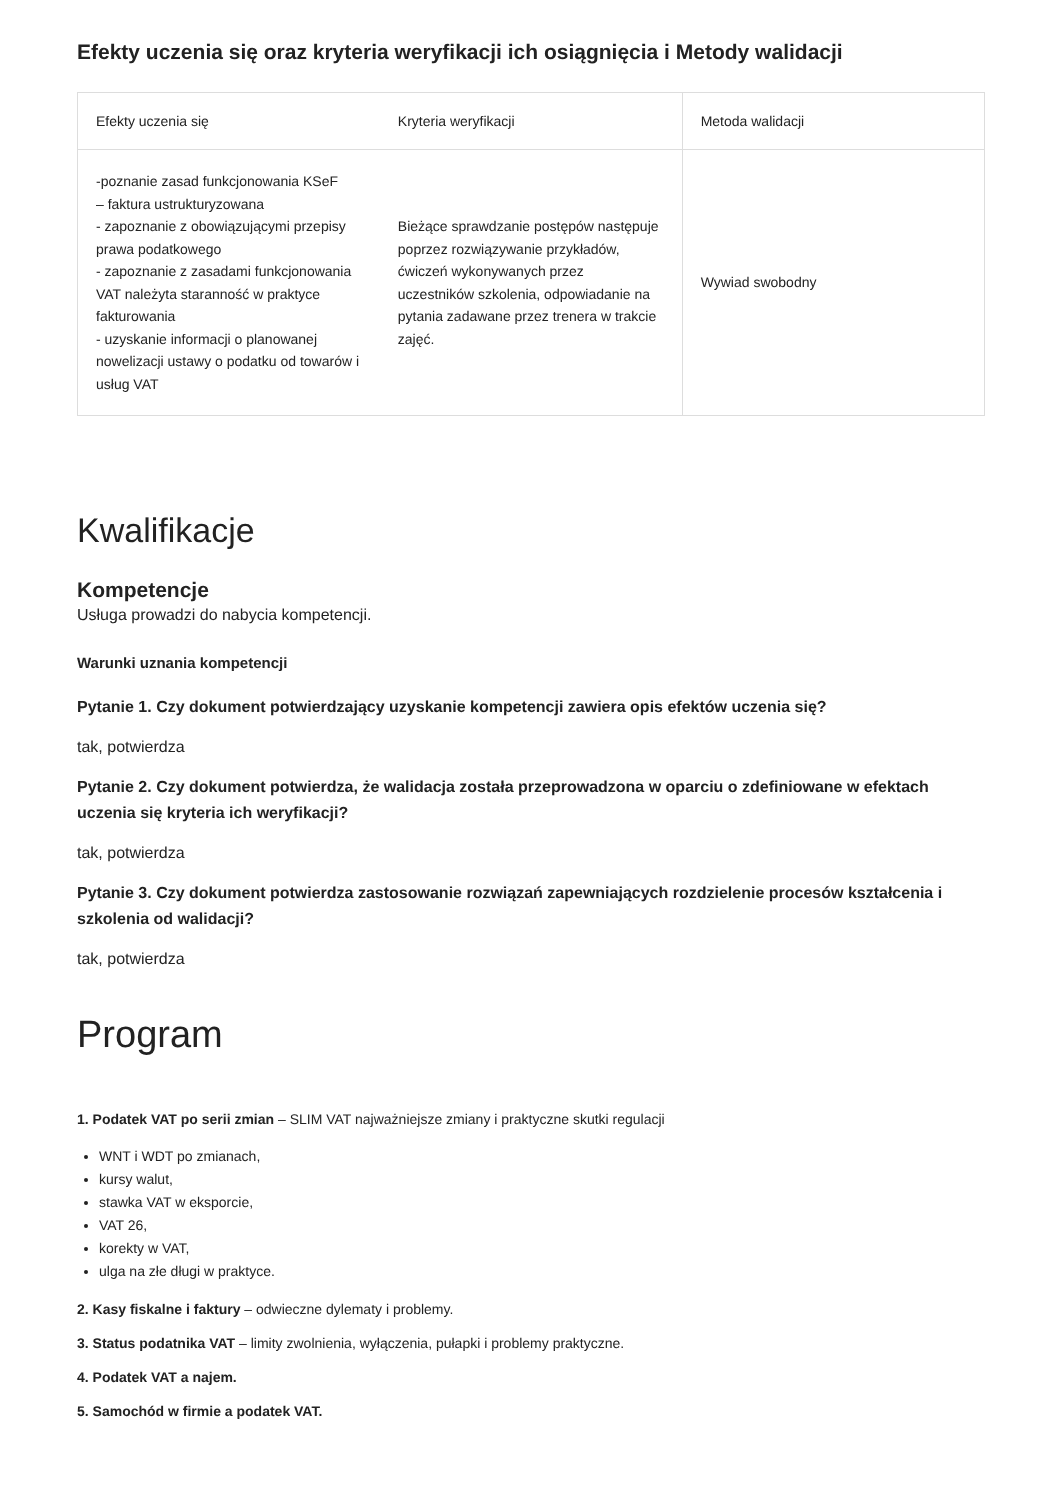Efekty uczenia się oraz kryteria weryfikacji ich osiągnięcia i Metody walidacji
| Efekty uczenia się | Kryteria weryfikacji | Metoda walidacji |
| --- | --- | --- |
| -poznanie zasad funkcjonowania KSeF – faktura ustrukturyzowana - zapoznanie z obowiązującymi przepisy prawa podatkowego - zapoznanie z zasadami funkcjonowania VAT należyta staranność w praktyce fakturowania - uzyskanie informacji o planowanej nowelizacji ustawy o podatku od towarów i usług VAT | Bieżące sprawdzanie postępów następuje poprzez rozwiązywanie przykładów, ćwiczeń wykonywanych przez uczestników szkolenia, odpowiadanie na pytania zadawane przez trenera w trakcie zajęć. | Wywiad swobodny |
Kwalifikacje
Kompetencje
Usługa prowadzi do nabycia kompetencji.
Warunki uznania kompetencji
Pytanie 1. Czy dokument potwierdzający uzyskanie kompetencji zawiera opis efektów uczenia się?
tak, potwierdza
Pytanie 2. Czy dokument potwierdza, że walidacja została przeprowadzona w oparciu o zdefiniowane w efektach uczenia się kryteria ich weryfikacji?
tak, potwierdza
Pytanie 3. Czy dokument potwierdza zastosowanie rozwiązań zapewniających rozdzielenie procesów kształcenia i szkolenia od walidacji?
tak, potwierdza
Program
1. Podatek VAT po serii zmian – SLIM VAT najważniejsze zmiany i praktyczne skutki regulacji
WNT i WDT po zmianach,
kursy walut,
stawka VAT w eksporcie,
VAT 26,
korekty w VAT,
ulga na złe długi w praktyce.
2. Kasy fiskalne i faktury – odwieczne dylematy i problemy.
3. Status podatnika VAT – limity zwolnienia, wyłączenia, pułapki i problemy praktyczne.
4. Podatek VAT a najem.
5. Samochód w firmie a podatek VAT.